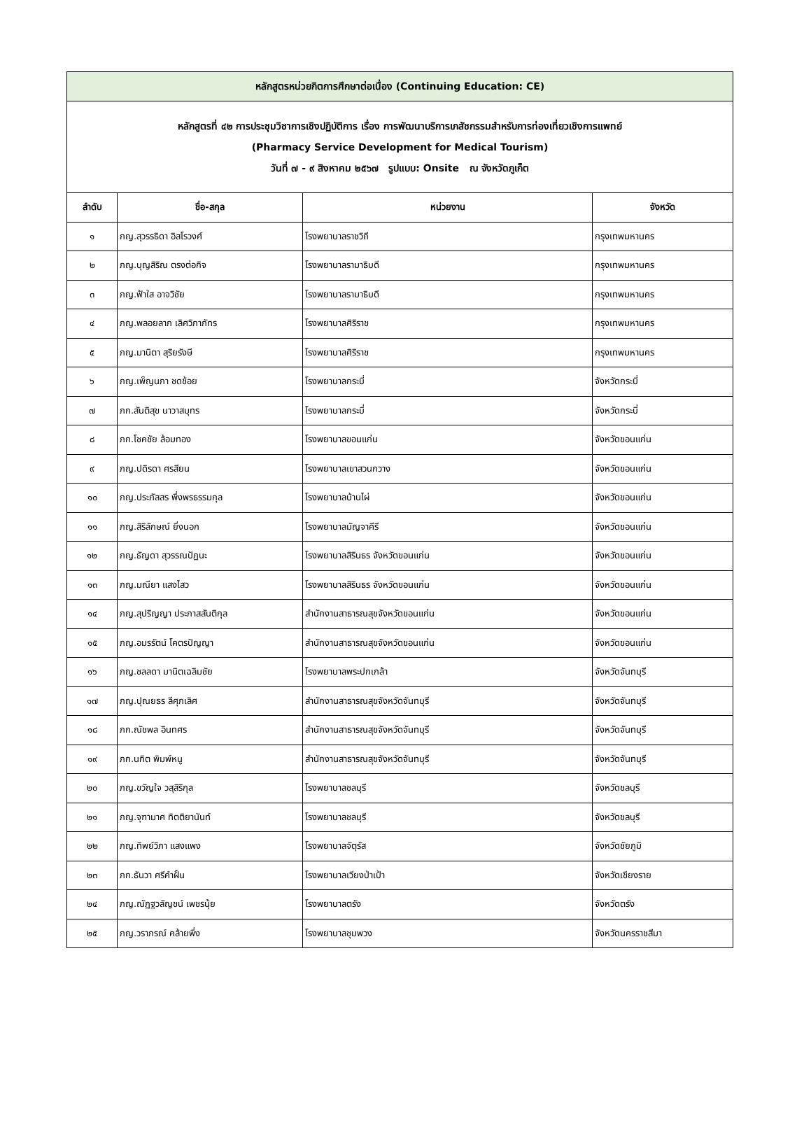| หลักสูตรหน่วยกิตการศึกษาต่อเนื่อง (Continuing Education: CE) | | | |
| หลักสูตรที่ ๔๒ การประชุมวิชาการเชิงปฏิบัติการ เรื่อง การพัฒนาบริการเภสัชกรรมสำหรับการท่องเที่ยวเชิงการแพทย์ (Pharmacy Service Development for Medical Tourism) วันที่ ๗ - ๙ สิงหาคม ๒๕๖๗ รูปแบบ: Onsite ณ จังหวัดภูเก็ต | | | |
| ลำดับ | ชื่อ-สกุล | หน่วยงาน | จังหวัด |
| ๑ | ภญ.สุวรรธิดา อิสโรวงศ์ | โรงพยาบาลราชวิถี | กรุงเทพมหานคร |
| ๒ | ภญ.บุญสิริณ ตรงต่อกิจ | โรงพยาบาลรามาธิบดี | กรุงเทพมหานคร |
| ๓ | ภญ.ฟ้าใส อาจวิชัย | โรงพยาบาลรามาธิบดี | กรุงเทพมหานคร |
| ๔ | ภญ.พลอยลาภ เลิศวิภาภัทร | โรงพยาบาลศิริราช | กรุงเทพมหานคร |
| ๕ | ภญ.มานิตา สุริยรังษี | โรงพยาบาลศิริราช | กรุงเทพมหานคร |
| ๖ | ภญ.เพ็ญนภา ชดช้อย | โรงพยาบาลกระบี่ | จังหวัดกระบี่ |
| ๗ | ภก.สันติสุข นาวาสมุทร | โรงพยาบาลกระบี่ | จังหวัดกระบี่ |
| ๘ | ภก.โชคชัย ล้อมทอง | โรงพยาบาลขอนแก่น | จังหวัดขอนแก่น |
| ๙ | ภญ.ปดิรดา ศรสียน | โรงพยาบาลเขาสวนกวาง | จังหวัดขอนแก่น |
| ๑๐ | ภญ.ประภัสสร พึ่งพรธรรมกุล | โรงพยาบาลบ้านไผ่ | จังหวัดขอนแก่น |
| ๑๑ | ภญ.สิริลักษณ์ ยิ่งนอก | โรงพยาบาลมัญจาคีรี | จังหวัดขอนแก่น |
| ๑๒ | ภญ.ธัญดา สุวรรณปัฏนะ | โรงพยาบาลสิรินธร จังหวัดขอนแก่น | จังหวัดขอนแก่น |
| ๑๓ | ภญ.มณียา แสงไสว | โรงพยาบาลสิรินธร จังหวัดขอนแก่น | จังหวัดขอนแก่น |
| ๑๔ | ภญ.สุปริญญา ประภาสสันติกุล | สำนักงานสาธารณสุขจังหวัดขอนแก่น | จังหวัดขอนแก่น |
| ๑๕ | ภญ.อมรรัตน์ โคตรปัญญา | สำนักงานสาธารณสุขจังหวัดขอนแก่น | จังหวัดขอนแก่น |
| ๑๖ | ภญ.ชลลดา มานิตเฉลิมชัย | โรงพยาบาลพระปกเกล้า | จังหวัดจันทบุรี |
| ๑๗ | ภญ.ปุณยธร ลีศุภเลิศ | สำนักงานสาธารณสุขจังหวัดจันทบุรี | จังหวัดจันทบุรี |
| ๑๘ | ภก.ณัชพล อินทศร | สำนักงานสาธารณสุขจังหวัดจันทบุรี | จังหวัดจันทบุรี |
| ๑๙ | ภก.นกิต พิมพ์หนู | สำนักงานสาธารณสุขจังหวัดจันทบุรี | จังหวัดจันทบุรี |
| ๒๐ | ภญ.ขวัญใจ วสุสิริกุล | โรงพยาบาลชลบุรี | จังหวัดชลบุรี |
| ๒๑ | ภญ.จุฑามาศ ทิตติยานันท์ | โรงพยาบาลชลบุรี | จังหวัดชลบุรี |
| ๒๒ | ภญ.ทิพย์วิภา แสงแพง | โรงพยาบาลจัตุรัส | จังหวัดชัยภูมิ |
| ๒๓ | ภก.ธันวา ศรีคำฝั้น | โรงพยาบาลเวียงป่าเป้า | จังหวัดเชียงราย |
| ๒๔ | ภญ.ณัฏฐวลัญชน์ เพชรนุ้ย | โรงพยาบาลตรัง | จังหวัดตรัง |
| ๒๕ | ภญ.วราภรณ์ คล้ายพึ่ง | โรงพยาบาลชุมพวง | จังหวัดนครราชสีมา |